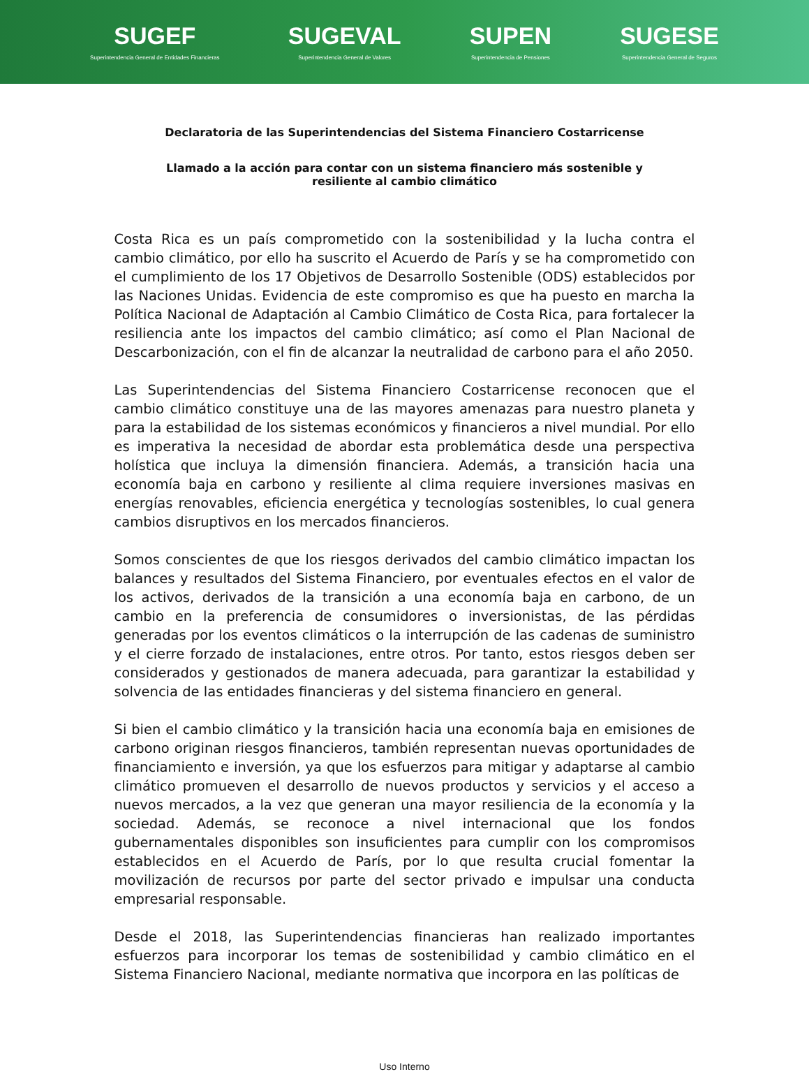SUGEF
Superintendencia General de Entidades Financieras
SUGEVAL
Superintendencia General de Valores
SUPEN
Superintendencia de Pensiones
SUGESE
Superintendencia General de Seguros
Declaratoria de las Superintendencias del Sistema Financiero Costarricense
Llamado a la acción para contar con un sistema financiero más sostenible y resiliente al cambio climático
Costa Rica es un país comprometido con la sostenibilidad y la lucha contra el cambio climático, por ello ha suscrito el Acuerdo de París y se ha comprometido con el cumplimiento de los 17 Objetivos de Desarrollo Sostenible (ODS) establecidos por las Naciones Unidas. Evidencia de este compromiso es que ha puesto en marcha la Política Nacional de Adaptación al Cambio Climático de Costa Rica, para fortalecer la resiliencia ante los impactos del cambio climático; así como el Plan Nacional de Descarbonización, con el fin de alcanzar la neutralidad de carbono para el año 2050.
Las Superintendencias del Sistema Financiero Costarricense reconocen que el cambio climático constituye una de las mayores amenazas para nuestro planeta y para la estabilidad de los sistemas económicos y financieros a nivel mundial. Por ello es imperativa la necesidad de abordar esta problemática desde una perspectiva holística que incluya la dimensión financiera. Además, a transición hacia una economía baja en carbono y resiliente al clima requiere inversiones masivas en energías renovables, eficiencia energética y tecnologías sostenibles, lo cual genera cambios disruptivos en los mercados financieros.
Somos conscientes de que los riesgos derivados del cambio climático impactan los balances y resultados del Sistema Financiero, por eventuales efectos en el valor de los activos, derivados de la transición a una economía baja en carbono, de un cambio en la preferencia de consumidores o inversionistas, de las pérdidas generadas por los eventos climáticos o la interrupción de las cadenas de suministro y el cierre forzado de instalaciones, entre otros. Por tanto, estos riesgos deben ser considerados y gestionados de manera adecuada, para garantizar la estabilidad y solvencia de las entidades financieras y del sistema financiero en general.
Si bien el cambio climático y la transición hacia una economía baja en emisiones de carbono originan riesgos financieros, también representan nuevas oportunidades de financiamiento e inversión, ya que los esfuerzos para mitigar y adaptarse al cambio climático promueven el desarrollo de nuevos productos y servicios y el acceso a nuevos mercados, a la vez que generan una mayor resiliencia de la economía y la sociedad. Además, se reconoce a nivel internacional que los fondos gubernamentales disponibles son insuficientes para cumplir con los compromisos establecidos en el Acuerdo de París, por lo que resulta crucial fomentar la movilización de recursos por parte del sector privado e impulsar una conducta empresarial responsable.
Desde el 2018, las Superintendencias financieras han realizado importantes esfuerzos para incorporar los temas de sostenibilidad y cambio climático en el Sistema Financiero Nacional, mediante normativa que incorpora en las políticas de
Uso Interno